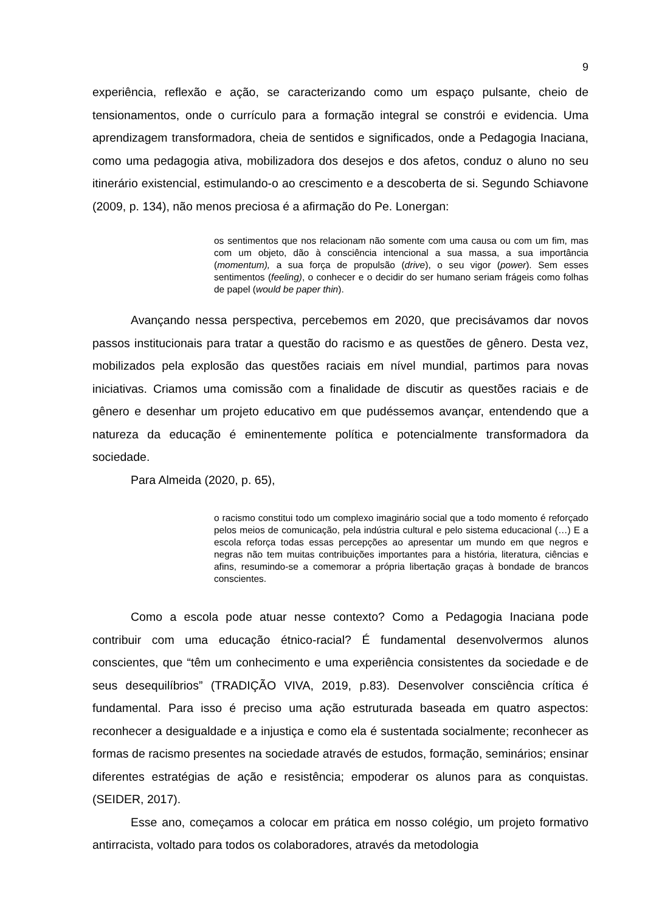9
experiência, reflexão e ação, se caracterizando como um espaço pulsante, cheio de tensionamentos, onde o currículo para a formação integral se constrói e evidencia. Uma aprendizagem transformadora, cheia de sentidos e significados, onde a Pedagogia Inaciana, como uma pedagogia ativa, mobilizadora dos desejos e dos afetos, conduz o aluno no seu itinerário existencial, estimulando-o ao crescimento e a descoberta de si. Segundo Schiavone (2009, p. 134), não menos preciosa é a afirmação do Pe. Lonergan:
os sentimentos que nos relacionam não somente com uma causa ou com um fim, mas com um objeto, dão à consciência intencional a sua massa, a sua importância (momentum), a sua força de propulsão (drive), o seu vigor (power). Sem esses sentimentos (feeling), o conhecer e o decidir do ser humano seriam frágeis como folhas de papel (would be paper thin).
Avançando nessa perspectiva, percebemos em 2020, que precisávamos dar novos passos institucionais para tratar a questão do racismo e as questões de gênero. Desta vez, mobilizados pela explosão das questões raciais em nível mundial, partimos para novas iniciativas. Criamos uma comissão com a finalidade de discutir as questões raciais e de gênero e desenhar um projeto educativo em que pudéssemos avançar, entendendo que a natureza da educação é eminentemente política e potencialmente transformadora da sociedade.
Para Almeida (2020, p. 65),
o racismo constitui todo um complexo imaginário social que a todo momento é reforçado pelos meios de comunicação, pela indústria cultural e pelo sistema educacional (…) E a escola reforça todas essas percepções ao apresentar um mundo em que negros e negras não tem muitas contribuições importantes para a história, literatura, ciências e afins, resumindo-se a comemorar a própria libertação graças à bondade de brancos conscientes.
Como a escola pode atuar nesse contexto? Como a Pedagogia Inaciana pode contribuir com uma educação étnico-racial? É fundamental desenvolvermos alunos conscientes, que “têm um conhecimento e uma experiência consistentes da sociedade e de seus desequilíbrios” (TRADIÇÃO VIVA, 2019, p.83). Desenvolver consciência crítica é fundamental. Para isso é preciso uma ação estruturada baseada em quatro aspectos: reconhecer a desigualdade e a injustiça e como ela é sustentada socialmente; reconhecer as formas de racismo presentes na sociedade através de estudos, formação, seminários; ensinar diferentes estratégias de ação e resistência; empoderar os alunos para as conquistas. (SEIDER, 2017).
Esse ano, começamos a colocar em prática em nosso colégio, um projeto formativo antirracista, voltado para todos os colaboradores, através da metodologia